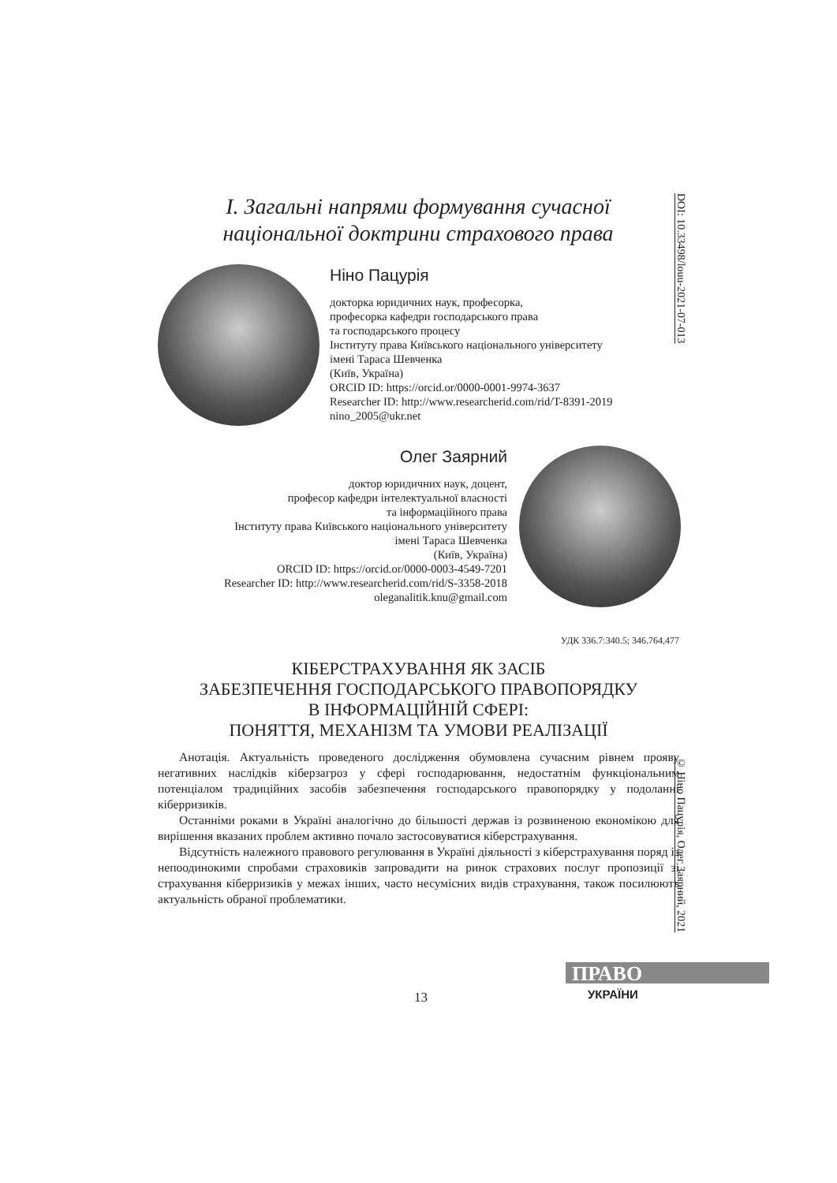I. Загальні напрями формування сучасної національної доктрини страхового права
DOI: 10.33498/louu-2021-07-013
Ніно Пацурія
докторка юридичних наук, професорка,
професорка кафедри господарського права
та господарського процесу
Інституту права Київського національного університету
імені Тараса Шевченка
(Київ, Україна)
ORCID ID: https://orcid.or/0000-0001-9974-3637
Researcher ID: http://www.researcherid.com/rid/T-8391-2019
nino_2005@ukr.net
Олег Заярний
доктор юридичних наук, доцент,
професор кафедри інтелектуальної власності
та інформаційного права
Інституту права Київського національного університету
імені Тараса Шевченка
(Київ, Україна)
ORCID ID: https://orcid.or/0000-0003-4549-7201
Researcher ID: http://www.researcherid.com/rid/S-3358-2018
oleganalitik.knu@gmail.com
УДК 336.7:340.5; 346.764,477
КІБЕРСТРАХУВАННЯ ЯК ЗАСІБ
ЗАБЕЗПЕЧЕННЯ ГОСПОДАРСЬКОГО ПРАВОПОРЯДКУ
В ІНФОРМАЦІЙНІЙ СФЕРІ:
ПОНЯТТЯ, МЕХАНІЗМ ТА УМОВИ РЕАЛІЗАЦІЇ
Анотація. Актуальність проведеного дослідження обумовлена сучасним рівнем прояву негативних наслідків кіберзагроз у сфері господарювання, недостатнім функціональним потенціалом традиційних засобів забезпечення господарського правопорядку у подоланні кіберризиків.
Останніми роками в Україні аналогічно до більшості держав із розвиненою економікою для вирішення вказаних проблем активно почало застосовуватися кіберстрахування.
Відсутність належного правового регулювання в Україні діяльності з кіберстрахування поряд із непоодинокими спробами страховиків запровадити на ринок страхових послуг пропозиції зі страхування кіберризиків у межах інших, часто несумісних видів страхування, також посилюють актуальність обраної проблематики.
© Ніно Пацурія, Олег Заярний, 2021
ПРАВО
УКРАЇНИ
13